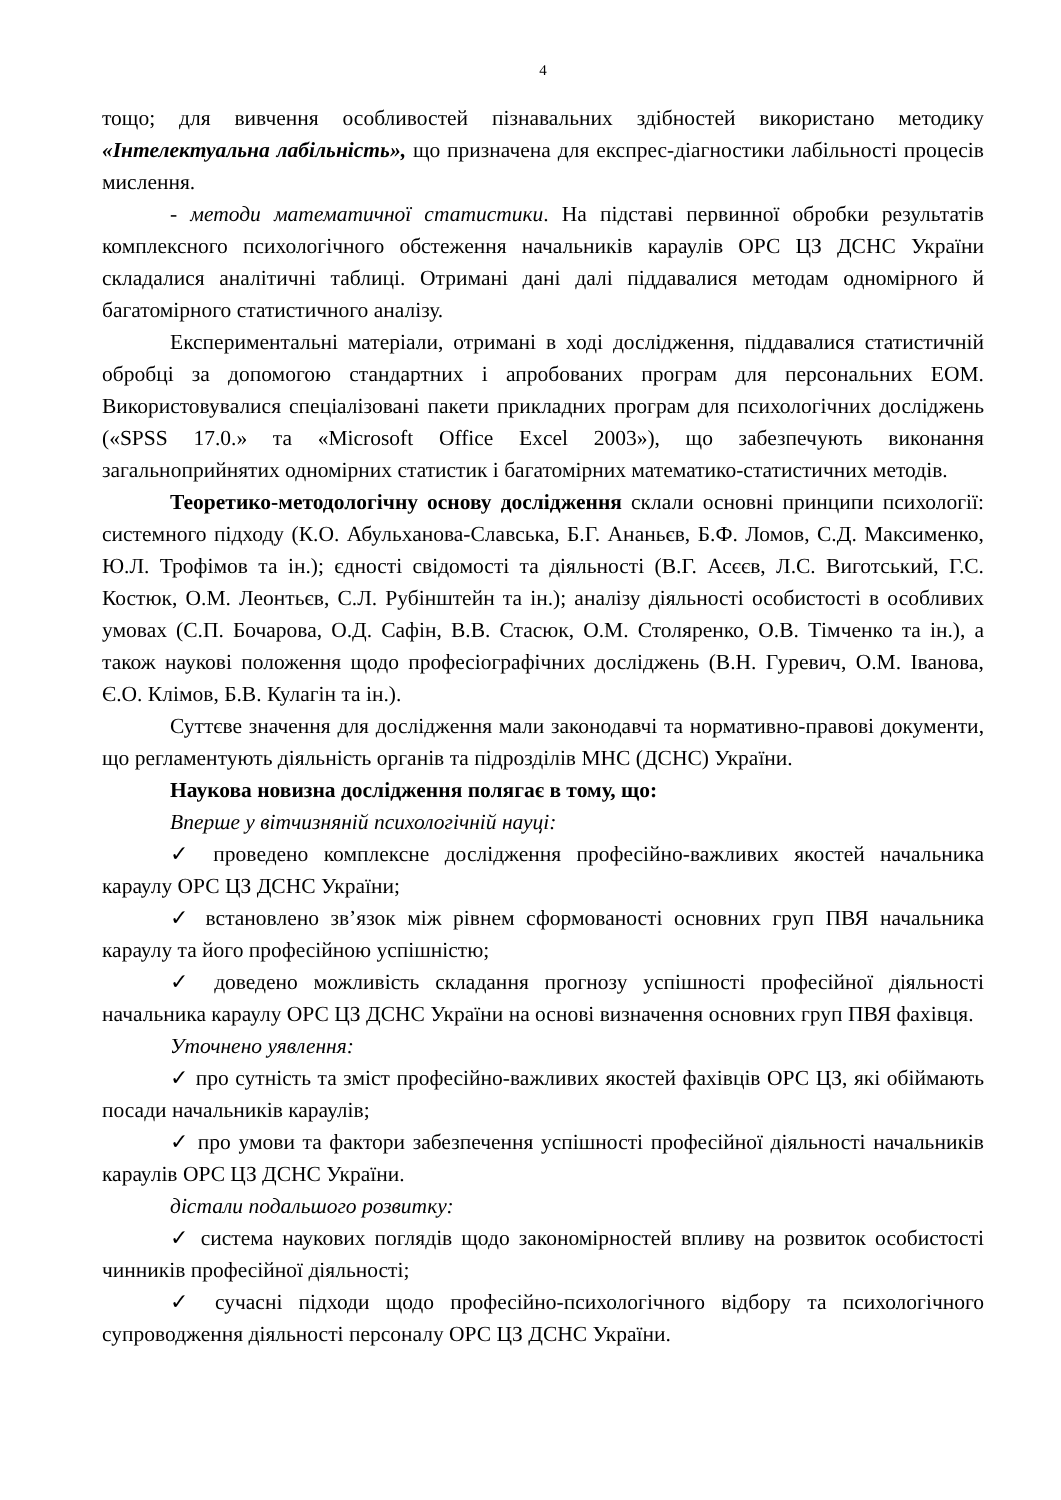4
тощо; для вивчення особливостей пізнавальних здібностей використано методику «Інтелектуальна лабільність», що призначена для експрес-діагностики лабільності процесів мислення.
- методи математичної статистики. На підставі первинної обробки результатів комплексного психологічного обстеження начальників караулів ОРС ЦЗ ДСНС України складалися аналітичні таблиці. Отримані дані далі піддавалися методам одномірного й багатомірного статистичного аналізу.
Експериментальні матеріали, отримані в ході дослідження, піддавалися статистичній обробці за допомогою стандартних і апробованих програм для персональних ЕОМ. Використовувалися спеціалізовані пакети прикладних програм для психологічних досліджень («SPSS 17.0.» та «Microsoft Office Excel 2003»), що забезпечують виконання загальноприйнятих одномірних статистик і багатомірних математико-статистичних методів.
Теоретико-методологічну основу дослідження склали основні принципи психології: системного підходу (К.О. Абульханова-Славська, Б.Г. Ананьєв, Б.Ф. Ломов, С.Д. Максименко, Ю.Л. Трофімов та ін.); єдності свідомості та діяльності (В.Г. Асєєв, Л.С. Виготський, Г.С. Костюк, О.М. Леонтьєв, С.Л. Рубінштейн та ін.); аналізу діяльності особистості в особливих умовах (С.П. Бочарова, О.Д. Сафін, В.В. Стасюк, О.М. Столяренко, О.В. Тімченко та ін.), а також наукові положення щодо професіографічних досліджень (В.Н. Гуревич, О.М. Іванова, Є.О. Клімов, Б.В. Кулагін та ін.).
Суттєве значення для дослідження мали законодавчі та нормативно-правові документи, що регламентують діяльність органів та підрозділів МНС (ДСНС) України.
Наукова новизна дослідження полягає в тому, що:
Вперше у вітчизняній психологічній науці:
✓ проведено комплексне дослідження професійно-важливих якостей начальника караулу ОРС ЦЗ ДСНС України;
✓ встановлено зв’язок між рівнем сформованості основних груп ПВЯ начальника караулу та його професійною успішністю;
✓ доведено можливість складання прогнозу успішності професійної діяльності начальника караулу ОРС ЦЗ ДСНС України на основі визначення основних груп ПВЯ фахівця.
Уточнено уявлення:
✓ про сутність та зміст професійно-важливих якостей фахівців ОРС ЦЗ, які обіймають посади начальників караулів;
✓ про умови та фактори забезпечення успішності професійної діяльності начальників караулів ОРС ЦЗ ДСНС України.
дістали подальшого розвитку:
✓ система наукових поглядів щодо закономірностей впливу на розвиток особистості чинників професійної діяльності;
✓ сучасні підходи щодо професійно-психологічного відбору та психологічного супроводження діяльності персоналу ОРС ЦЗ ДСНС України.